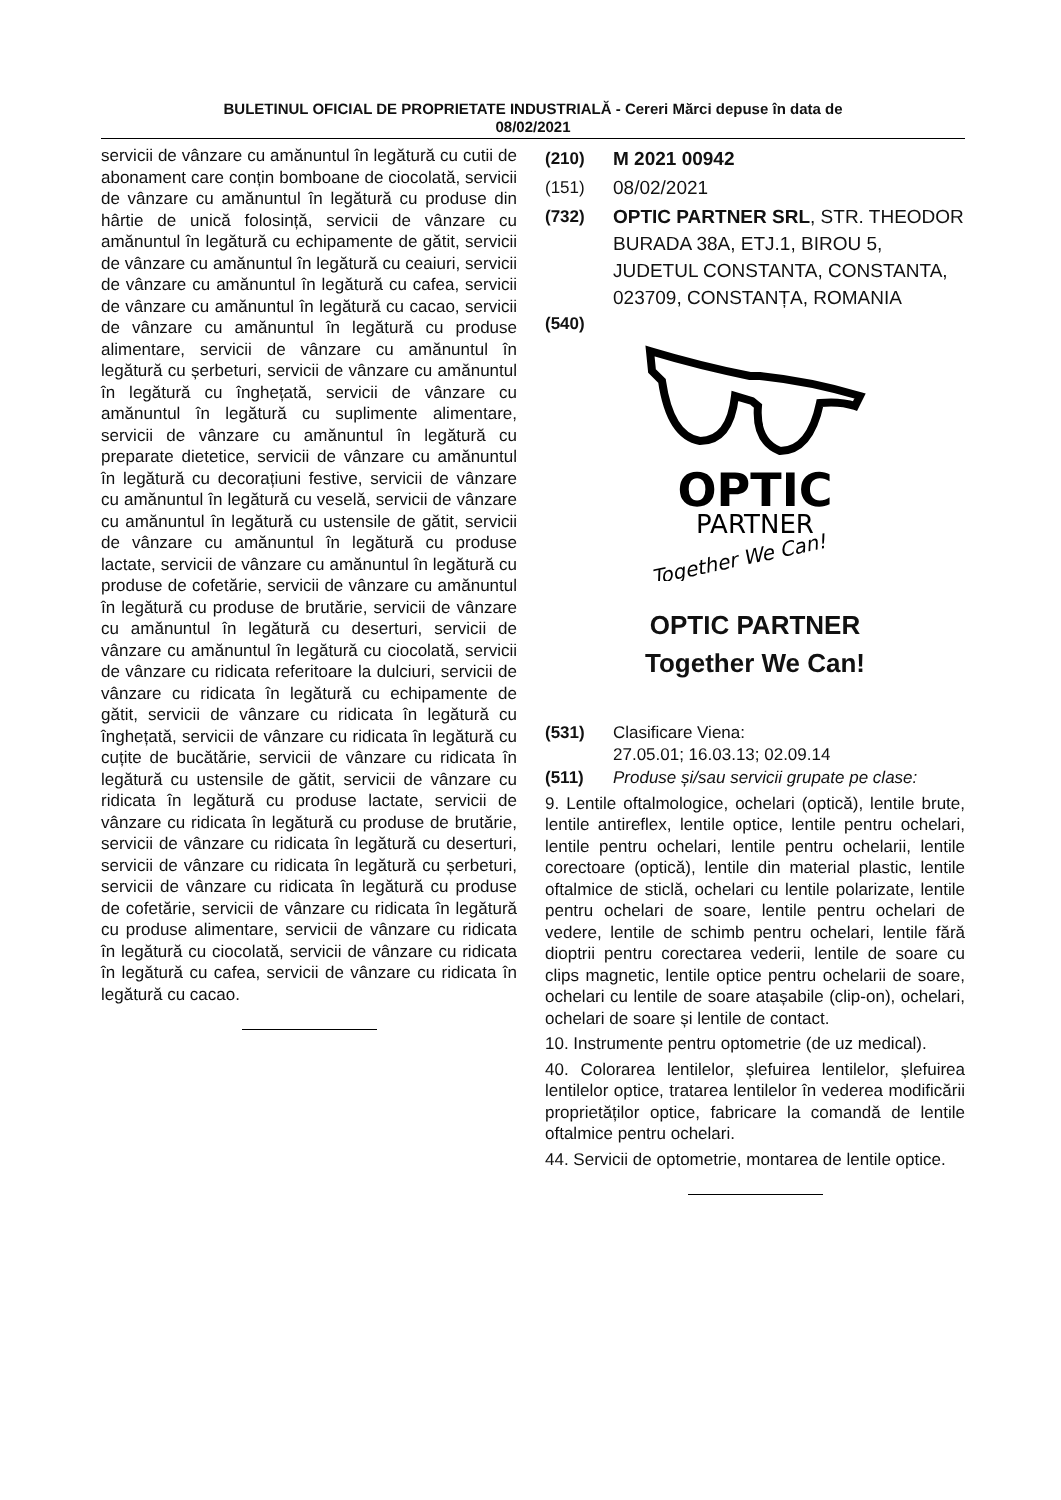BULETINUL OFICIAL DE PROPRIETATE INDUSTRIALĂ - Cereri Mărci depuse în data de
08/02/2021
servicii de vânzare cu amănuntul în legătură cu cutii de abonament care conțin bomboane de ciocolată, servicii de vânzare cu amănuntul în legătură cu produse din hârtie de unică folosință, servicii de vânzare cu amănuntul în legătură cu echipamente de gătit, servicii de vânzare cu amănuntul în legătură cu ceaiuri, servicii de vânzare cu amănuntul în legătură cu cafea, servicii de vânzare cu amănuntul în legătură cu cacao, servicii de vânzare cu amănuntul în legătură cu produse alimentare, servicii de vânzare cu amănuntul în legătură cu șerbeturi, servicii de vânzare cu amănuntul în legătură cu înghețată, servicii de vânzare cu amănuntul în legătură cu suplimente alimentare, servicii de vânzare cu amănuntul în legătură cu preparate dietetice, servicii de vânzare cu amănuntul în legătură cu decorațiuni festive, servicii de vânzare cu amănuntul în legătură cu veselă, servicii de vânzare cu amănuntul în legătură cu ustensile de gătit, servicii de vânzare cu amănuntul în legătură cu produse lactate, servicii de vânzare cu amănuntul în legătură cu produse de cofetărie, servicii de vânzare cu amănuntul în legătură cu produse de brutărie, servicii de vânzare cu amănuntul în legătură cu deserturi, servicii de vânzare cu amănuntul în legătură cu ciocolată, servicii de vânzare cu ridicata referitoare la dulciuri, servicii de vânzare cu ridicata în legătură cu echipamente de gătit, servicii de vânzare cu ridicata în legătură cu înghețată, servicii de vânzare cu ridicata în legătură cu cuțite de bucătărie, servicii de vânzare cu ridicata în legătură cu ustensile de gătit, servicii de vânzare cu ridicata în legătură cu produse lactate, servicii de vânzare cu ridicata în legătură cu produse de brutărie, servicii de vânzare cu ridicata în legătură cu deserturi, servicii de vânzare cu ridicata în legătură cu șerbeturi, servicii de vânzare cu ridicata în legătură cu produse de cofetărie, servicii de vânzare cu ridicata în legătură cu produse alimentare, servicii de vânzare cu ridicata în legătură cu ciocolată, servicii de vânzare cu ridicata în legătură cu cafea, servicii de vânzare cu ridicata în legătură cu cacao.
(210) M 2021 00942
(151) 08/02/2021
(732) OPTIC PARTNER SRL, STR. THEODOR BURADA 38A, ETJ.1, BIROU 5, JUDETUL CONSTANTA, CONSTANTA, 023709, CONSTANȚA, ROMANIA
(540)
OPTIC
PARTNER
Together We Can!
OPTIC PARTNER
Together We Can!
(531) Clasificare Viena:
27.05.01; 16.03.13; 02.09.14
(511) Produse și/sau servicii grupate pe clase:
9. Lentile oftalmologice, ochelari (optică), lentile brute, lentile antireflex, lentile optice, lentile pentru ochelari, lentile pentru ochelari, lentile pentru ochelarii, lentile corectoare (optică), lentile din material plastic, lentile oftalmice de sticlă, ochelari cu lentile polarizate, lentile pentru ochelari de soare, lentile pentru ochelari de vedere, lentile de schimb pentru ochelari, lentile fără dioptrii pentru corectarea vederii, lentile de soare cu clips magnetic, lentile optice pentru ochelarii de soare, ochelari cu lentile de soare atașabile (clip-on), ochelari, ochelari de soare și lentile de contact.
10. Instrumente pentru optometrie (de uz medical).
40. Colorarea lentilelor, șlefuirea lentilelor, șlefuirea lentilelor optice, tratarea lentilelor în vederea modificării proprietăților optice, fabricare la comandă de lentile oftalmice pentru ochelari.
44. Servicii de optometrie, montarea de lentile optice.